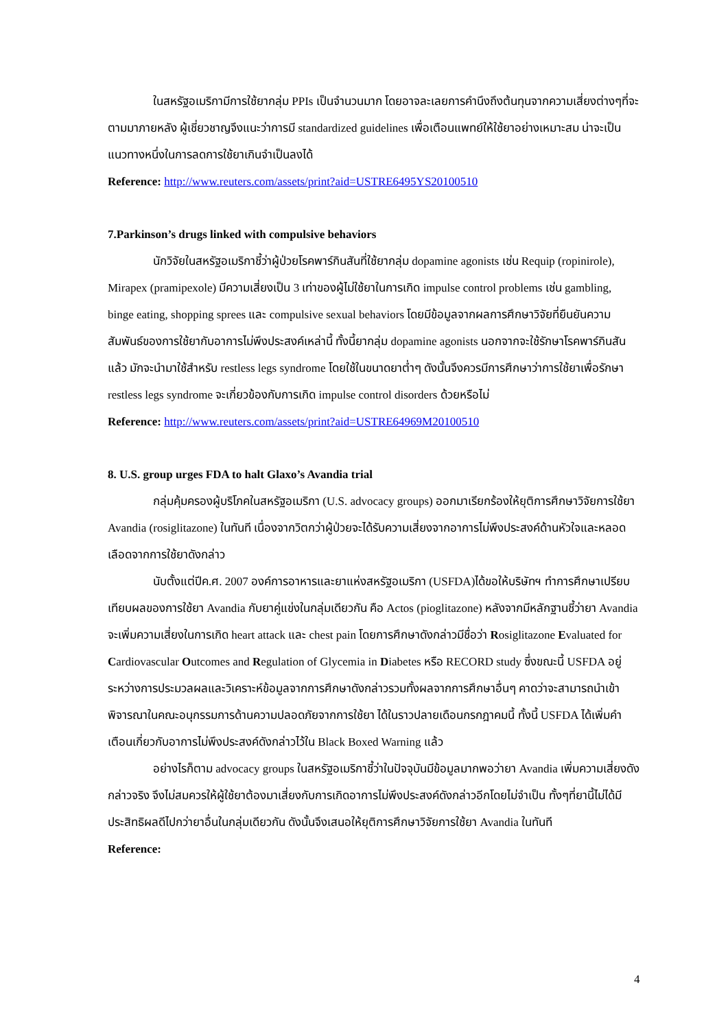ในสหรัฐอเมริกามีการใช้ยากลุ่ม PPIs เป็นจำนวนมาก โดยอาจละเลยการคำนึงถึงต้นทุนจากความเสี่ยงต่างๆที่จะตามมาภายหลัง ผู้เชี่ยวชาญจึงแนะว่าการมี standardized guidelines เพื่อเตือนแพทย์ให้ใช้ยาอย่างเหมาะสม น่าจะเป็นแนวทางหนึ่งในการลดการใช้ยาเกินจำเป็นลงได้
Reference: http://www.reuters.com/assets/print?aid=USTRE6495YS20100510
7.Parkinson’s drugs linked with compulsive behaviors
นักวิจัยในสหรัฐอเมริกาชี้ว่าผู้ป่วยโรคพาร์กินสันที่ใช้ยากลุ่ม dopamine agonists เช่น Requip (ropinirole), Mirapex (pramipexole) มีความเสี่ยงเป็น 3 เท่าของผู้ไม่ใช้ยาในการเกิด impulse control problems เช่น gambling, binge eating, shopping sprees และ compulsive sexual behaviors โดยมีข้อมูลจากผลการศึกษาวิจัยที่ยืนยันความสัมพันธ์ของการใช้ยากับอาการไม่พึงประสงค์เหล่านี้ ทั้งนี้ยากลุ่ม dopamine agonists นอกจากจะใช้รักษาโรคพาร์กินสันแล้ว มักจะนำมาใช้สำหรับ restless legs syndrome โดยใช้ในขนาดยาต่ำๆ ดังนั้นจึงควรมีการศึกษาว่าการใช้ยาเพื่อรักษา restless legs syndrome จะเกี่ยวข้องกับการเกิด impulse control disorders ด้วยหรือไม่
Reference: http://www.reuters.com/assets/print?aid=USTRE64969M20100510
8. U.S. group urges FDA to halt Glaxo’s Avandia trial
กลุ่มคุ้มครองผู้บริโภคในสหรัฐอเมริกา (U.S. advocacy groups) ออกมาเรียกร้องให้ยุติการศึกษาวิจัยการใช้ยา Avandia (rosiglitazone) ในทันที เนื่องจากวิตกว่าผู้ป่วยจะได้รับความเสี่ยงจากอาการไม่พึงประสงค์ด้านหัวใจและหลอดเลือดจากการใช้ยาดังกล่าว
นับตั้งแต่ปีค.ศ. 2007 องค์การอาหารและยาแห่งสหรัฐอเมริกา (USFDA)ได้ขอให้บริษัทฯ ทำการศึกษาเปรียบเทียบผลของการใช้ยา Avandia กับยาคู่แข่งในกลุ่มเดียวกัน คือ Actos (pioglitazone) หลังจากมีหลักฐานชี้ว่ายา Avandia จะเพิ่มความเสี่ยงในการเกิด heart attack และ chest pain โดยการศึกษาดังกล่าวมีชื่อว่า Rosiglitazone Evaluated for Cardiovascular Outcomes and Regulation of Glycemia in Diabetes หรือ RECORD study ซึ่งขณะนี้ USFDA อยู่ระหว่างการประมวลผลและวิเคราะห์ข้อมูลจากการศึกษาดังกล่าวรวมทั้งผลจากการศึกษาอื่นๆ คาดว่าจะสามารถนำเข้าพิจารณาในคณะอนุกรรมการด้านความปลอดภัยจากการใช้ยา ได้ในราวปลายเดือนกรกฎาคมนี้ ทั้งนี้ USFDA ได้เพิ่มคำเตือนเกี่ยวกับอาการไม่พึงประสงค์ดังกล่าวไว้ใน Black Boxed Warning แล้ว
อย่างไรก็ตาม advocacy groups ในสหรัฐอเมริกาชี้ว่าในปัจจุบันมีข้อมูลมากพอว่ายา Avandia เพิ่มความเสี่ยงดังกล่าวจริง จึงไม่สมควรให้ผู้ใช้ยาต้องมาเสี่ยงกับการเกิดอาการไม่พึงประสงค์ดังกล่าวอีกโดยไม่จำเป็น ทั้งๆที่ยานี้ไม่ได้มีประสิทธิผลดีไปกว่ายาอื่นในกลุ่มเดียวกัน ดังนั้นจึงเสนอให้ยุติการศึกษาวิจัยการใช้ยา Avandia ในทันที
Reference:
4